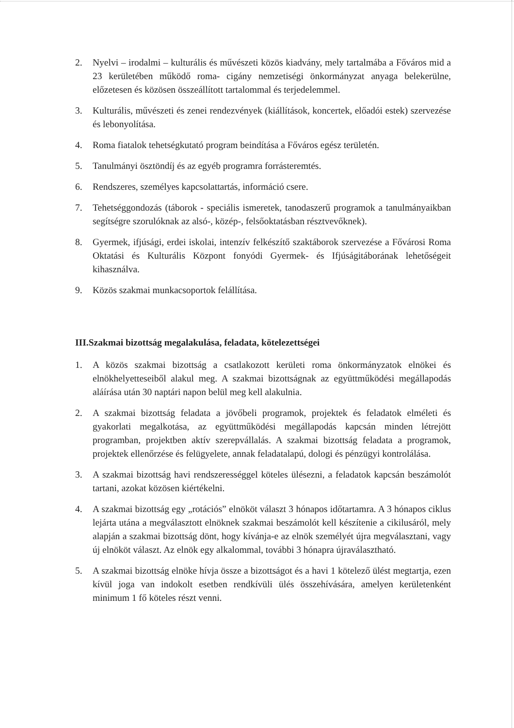2. Nyelvi – irodalmi – kulturális és művészeti közös kiadvány, mely tartalmába a Főváros mid a 23 kerületében működő roma- cigány nemzetiségi önkormányzat anyaga belekerülne, előzetesen és közösen összeállított tartalommal és terjedelemmel.
3. Kulturális, művészeti és zenei rendezvények (kiállítások, koncertek, előadói estek) szervezése és lebonyolítása.
4. Roma fiatalok tehetségkutató program beindítása a Főváros egész területén.
5. Tanulmányi ösztöndíj és az egyéb programra forrásteremtés.
6. Rendszeres, személyes kapcsolattartás, információ csere.
7. Tehetséggondozás (táborok - speciális ismeretek, tanodaszerű programok a tanulmányaikban segítségre szorulóknak az alsó-, közép-, felsőoktatásban résztvevőknek).
8. Gyermek, ifjúsági, erdei iskolai, intenzív felkészítő szaktáborok szervezése a Fővárosi Roma Oktatási és Kulturális Központ fonyódi Gyermek- és Ifjúságitáborának lehetőségeit kihasználva.
9. Közös szakmai munkacsoportok felállítása.
III.Szakmai bizottság megalakulása, feladata, kötelezettségei
1. A közös szakmai bizottság a csatlakozott kerületi roma önkormányzatok elnökei és elnökhelyetteseiből alakul meg. A szakmai bizottságnak az együttműködési megállapodás aláírása után 30 naptári napon belül meg kell alakulnia.
2. A szakmai bizottság feladata a jövőbeli programok, projektek és feladatok elméleti és gyakorlati megalkotása, az együttműködési megállapodás kapcsán minden létrejött programban, projektben aktív szerepvállalás. A szakmai bizottság feladata a programok, projektek ellenőrzése és felügyelete, annak feladatalapú, dologi és pénzügyi kontrolálása.
3. A szakmai bizottság havi rendszerességgel köteles ülésezni, a feladatok kapcsán beszámolót tartani, azokat közösen kiértékelni.
4. A szakmai bizottság egy „rotációs” elnököt választ 3 hónapos időtartamra. A 3 hónapos ciklus lejárta utána a megválasztott elnöknek szakmai beszámolót kell készítenie a cikilusáról, mely alapján a szakmai bizottság dönt, hogy kívánja-e az elnök személyét újra megválasztani, vagy új elnököt választ. Az elnök egy alkalommal, további 3 hónapra újraválasztható.
5. A szakmai bizottság elnöke hívja össze a bizottságot és a havi 1 kötelező ülést megtartja, ezen kívül joga van indokolt esetben rendkívüli ülés összehívására, amelyen kerületenként minimum 1 fő köteles részt venni.